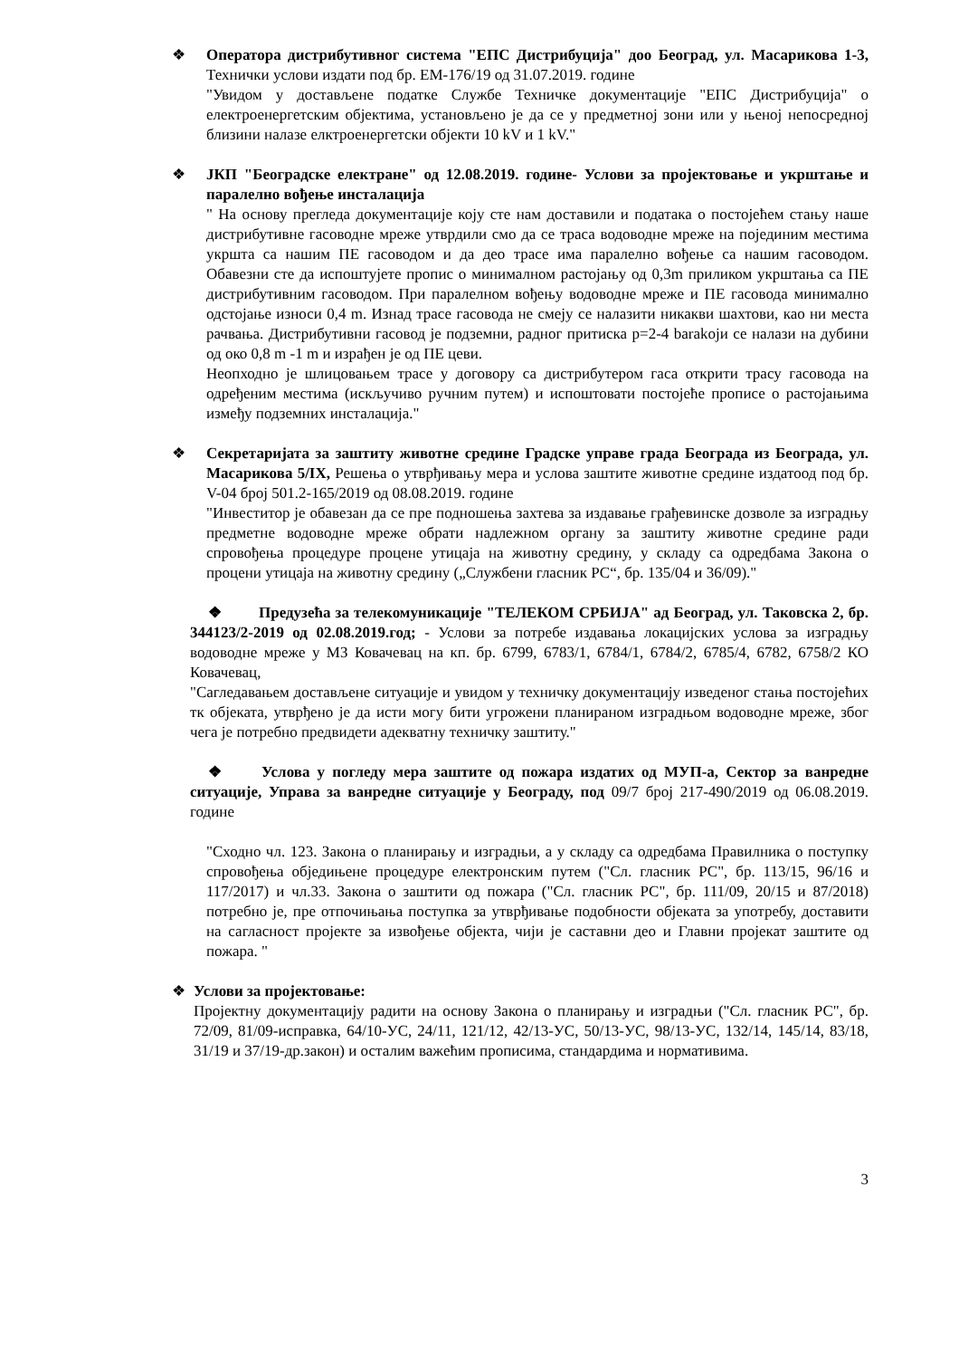❖ Оператора дистрибутивног система "ЕПС Дистрибуција" доо Београд, ул. Масарикова 1-3, Технички услови издати под бр. ЕМ-176/19 од 31.07.2019. године
"Увидом у достављене податке Службе Техничке документације "ЕПС Дистрибуција" о електроенергетским објектима, установљено је да се у предметној зони или у њеној непосредној близини налазе елктроенергетски објекти 10 kV и 1 kV."
❖ ЈКП "Београдске електране" од 12.08.2019. године- Услови за пројектовање и укрштање и паралелно вођење инсталација
" На основу прегледа документације коју сте нам доставили и података о постојећем стању наше дистрибутивне гасоводне мреже утврдили смо да се траса водоводне мреже на појединим местима укршта са нашим ПЕ гасоводом и да део трасе има паралелно вођење са нашим гасоводом. Обавезни сте да испоштујете пропис о минималном растојању од 0,3m приликом укрштања са ПЕ дистрибутивним гасоводом. При паралелном вођењу водоводне мреже и ПЕ гасовода минимално одстојање износи 0,4 m. Изнад трасе гасовода не смеју се налазити никакви шахтови, као ни места рачвања. Дистрибутивни гасовод је подземни, радног притиска p=2-4 barаkоји се налази на дубини од око 0,8 m -1 m и израђен је од ПЕ цеви.
Неопходно је шлицовањем трасе у договору са дистрибутером гаса открити трасу гасовода на одређеним местима (искључиво ручним путем) и испоштовати постојеће прописе о растојањима између подземних инсталација."
❖ Секретаријата за заштиту животне средине Градске управе града Београда из Београда, ул. Масарикова 5/IX, Решења о утврђивању мера и услова заштите животне средине издатоод под бр. V-04 број 501.2-165/2019 од 08.08.2019. године
"Инвеститор је обавезан да се пре подношења захтева за издавање грађевинске дозволе за изградњу предметне водоводне мреже обрати надлежном органу за заштиту животне средине ради спровођења процедуре процене утицаја на животну средину, у складу са одредбама Закона о процени утицаја на животну средину („Службени гласник РС“, бр. 135/04 и 36/09)."
❖ Предузећа за телекомуникације "ТЕЛЕКОМ СРБИЈА" ад Београд, ул. Таковска 2, бр. 344123/2-2019 од 02.08.2019.год; - Услови за потребе издавања локацијских услова за изградњу водоводне мреже у МЗ Ковачевац на кп. бр. 6799, 6783/1, 6784/1, 6784/2, 6785/4, 6782, 6758/2 КО Ковачевац,
"Сагледавањем достављене ситуације и увидом у техничку документацију изведеног стања постојећих тк објеката, утврђено је да исти могу бити угрожени планираном изградњом водоводне мреже, због чега је потребно предвидети адекватну техничку заштиту."
❖ Услова у погледу мера заштите од пожара издатих од МУП-а, Сектор за ванредне ситуације, Управа за ванредне ситуације у Београду, под 09/7 број 217-490/2019 од 06.08.2019. године
"Сходно чл. 123. Закона о планирању и изградњи, а у складу са одредбама Правилника о поступку спровођења обједињене процедуре електронским путем ("Сл. гласник РС", бр. 113/15, 96/16 и 117/2017) и чл.33. Закона о заштити од пожара ("Сл. гласник РС", бр. 111/09, 20/15 и 87/2018) потребно је, пре отпочињања поступка за утврђивање подобности објеката за употребу, доставити на сагласност пројекте за извођење објекта, чији је саставни део и Главни пројекат заштите од пожара. "
❖ Услови за пројектовање:
Пројектну документацију радити на основу Закона о планирању и изградњи ("Сл. гласник РС", бр. 72/09, 81/09-исправка, 64/10-УС, 24/11, 121/12, 42/13-УС, 50/13-УС, 98/13-УС, 132/14, 145/14, 83/18, 31/19 и 37/19-др.закон) и осталим важећим прописима, стандардима и нормативима.
3